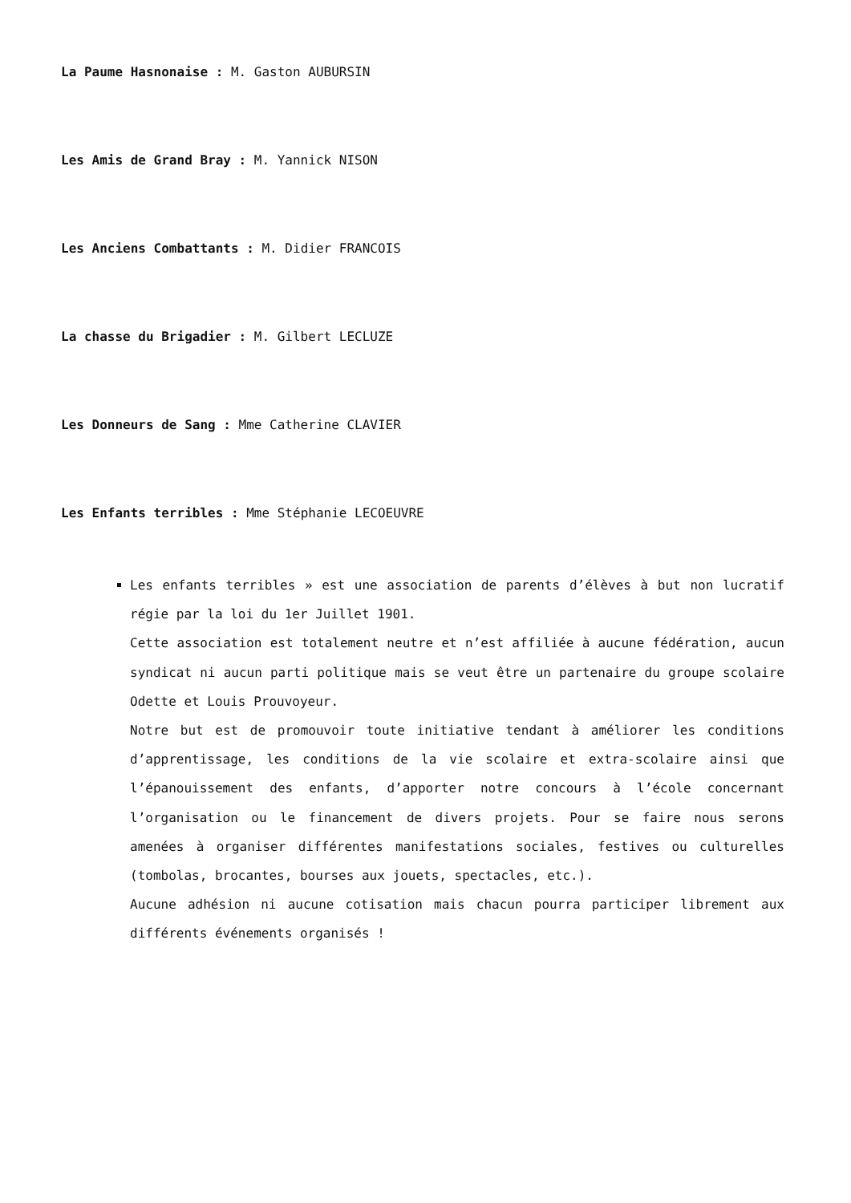La Paume Hasnonaise : M. Gaston AUBURSIN
Les Amis de Grand Bray : M. Yannick NISON
Les Anciens Combattants : M. Didier FRANCOIS
La chasse du Brigadier : M. Gilbert LECLUZE
Les Donneurs de Sang : Mme Catherine CLAVIER
Les Enfants terribles : Mme Stéphanie LECOEUVRE
Les enfants terribles » est une association de parents d’élèves à but non lucratif régie par la loi du 1er Juillet 1901.
Cette association est totalement neutre et n’est affiliée à aucune fédération, aucun syndicat ni aucun parti politique mais se veut être un partenaire du groupe scolaire Odette et Louis Prouvoyeur.
Notre but est de promouvoir toute initiative tendant à améliorer les conditions d’apprentissage, les conditions de la vie scolaire et extra-scolaire ainsi que l’épanouissement des enfants, d’apporter notre concours à l’école concernant l’organisation ou le financement de divers projets. Pour se faire nous serons amenées à organiser différentes manifestations sociales, festives ou culturelles (tombolas, brocantes, bourses aux jouets, spectacles, etc.).
Aucune adhésion ni aucune cotisation mais chacun pourra participer librement aux différents événements organisés !